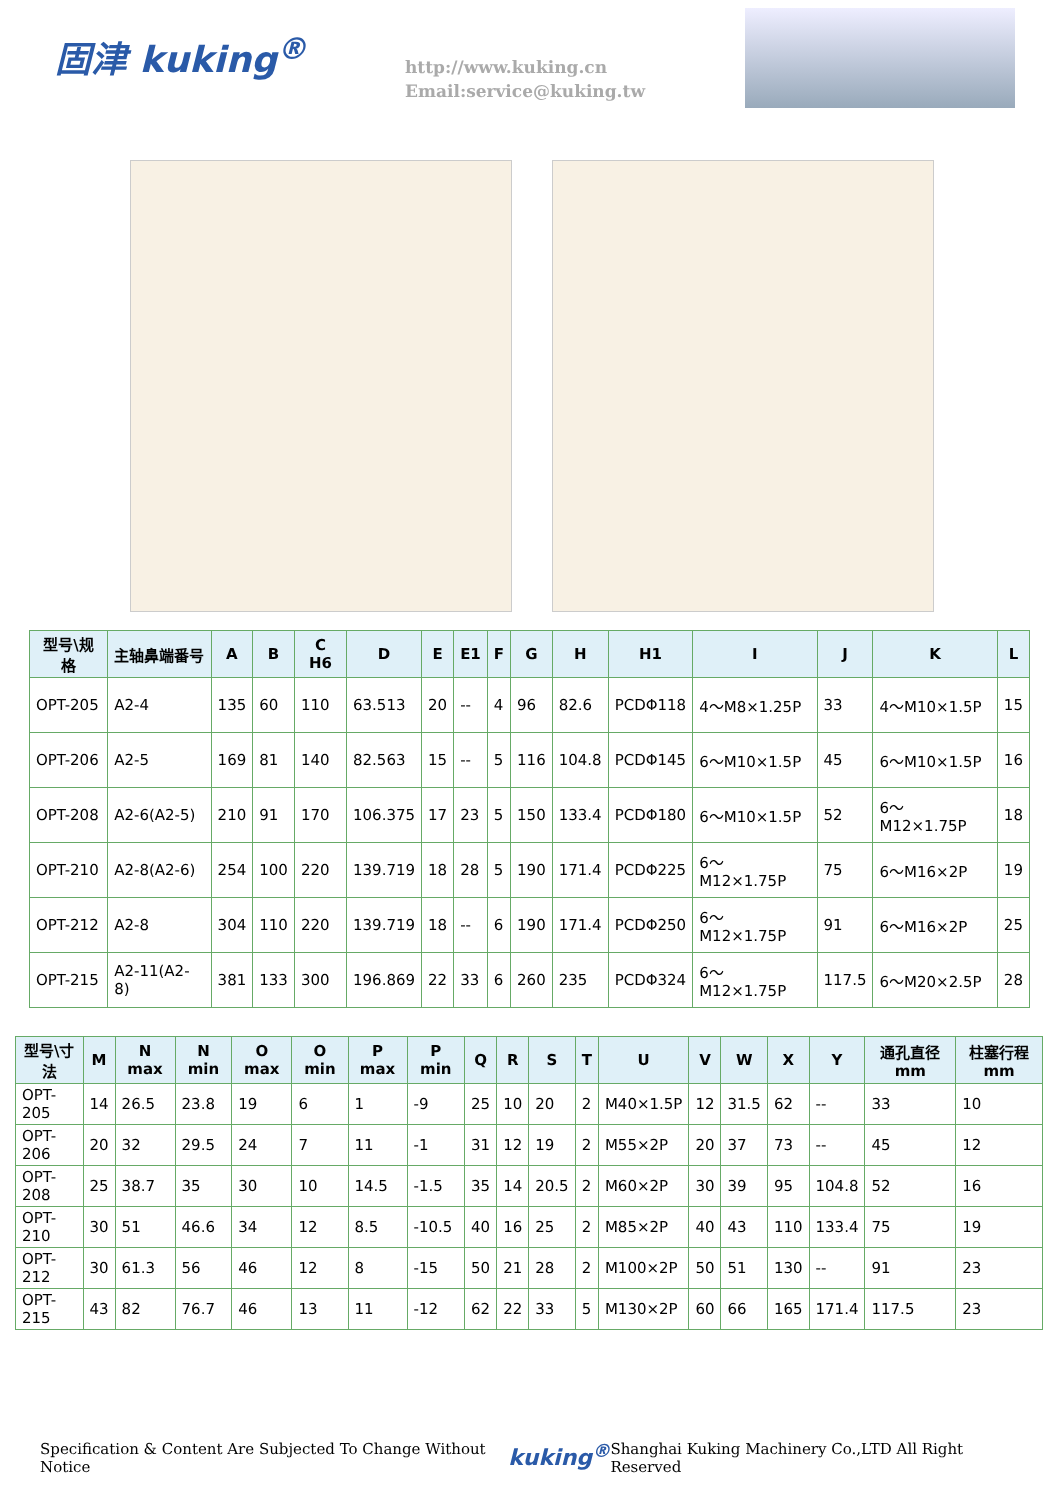固津 kuking<sup>®</sup>
http://www.kuking.cn
Email:service@kuking.tw
| 型号\规格 | 主轴鼻端番号 | A | B | C H6 | D | E | E1 | F | G | H | H1 | I | J | K | L |
| --- | --- | --- | --- | --- | --- | --- | --- | --- | --- | --- | --- | --- | --- | --- | --- |
| OPT-205 | A2-4 | 135 | 60 | 110 | 63.513 | 20 | -- | 4 | 96 | 82.6 | PCDΦ118 | 4～M8×1.25P | 33 | 4～M10×1.5P | 15 |
| OPT-206 | A2-5 | 169 | 81 | 140 | 82.563 | 15 | -- | 5 | 116 | 104.8 | PCDΦ145 | 6～M10×1.5P | 45 | 6～M10×1.5P | 16 |
| OPT-208 | A2-6(A2-5) | 210 | 91 | 170 | 106.375 | 17 | 23 | 5 | 150 | 133.4 | PCDΦ180 | 6～M10×1.5P | 52 | 6～M12×1.75P | 18 |
| OPT-210 | A2-8(A2-6) | 254 | 100 | 220 | 139.719 | 18 | 28 | 5 | 190 | 171.4 | PCDΦ225 | 6～M12×1.75P | 75 | 6～M16×2P | 19 |
| OPT-212 | A2-8 | 304 | 110 | 220 | 139.719 | 18 | -- | 6 | 190 | 171.4 | PCDΦ250 | 6～M12×1.75P | 91 | 6～M16×2P | 25 |
| OPT-215 | A2-11(A2-8) | 381 | 133 | 300 | 196.869 | 22 | 33 | 6 | 260 | 235 | PCDΦ324 | 6～M12×1.75P | 117.5 | 6～M20×2.5P | 28 |
| 型号\寸法 | M | N max | N min | O max | O min | P max | P min | Q | R | S | T | U | V | W | X | Y | 通孔直径 mm | 柱塞行程 mm |
| --- | --- | --- | --- | --- | --- | --- | --- | --- | --- | --- | --- | --- | --- | --- | --- | --- | --- | --- |
| OPT-205 | 14 | 26.5 | 23.8 | 19 | 6 | 1 | -9 | 25 | 10 | 20 | 2 | M40×1.5P | 12 | 31.5 | 62 | -- | 33 | 10 |
| OPT-206 | 20 | 32 | 29.5 | 24 | 7 | 11 | -1 | 31 | 12 | 19 | 2 | M55×2P | 20 | 37 | 73 | -- | 45 | 12 |
| OPT-208 | 25 | 38.7 | 35 | 30 | 10 | 14.5 | -1.5 | 35 | 14 | 20.5 | 2 | M60×2P | 30 | 39 | 95 | 104.8 | 52 | 16 |
| OPT-210 | 30 | 51 | 46.6 | 34 | 12 | 8.5 | -10.5 | 40 | 16 | 25 | 2 | M85×2P | 40 | 43 | 110 | 133.4 | 75 | 19 |
| OPT-212 | 30 | 61.3 | 56 | 46 | 12 | 8 | -15 | 50 | 21 | 28 | 2 | M100×2P | 50 | 51 | 130 | -- | 91 | 23 |
| OPT-215 | 43 | 82 | 76.7 | 46 | 13 | 11 | -12 | 62 | 22 | 33 | 5 | M130×2P | 60 | 66 | 165 | 171.4 | 117.5 | 23 |
Specification & Content Are Subjected To Change Without Notice kuking<sup>®</sup> Shanghai Kuking Machinery Co.,LTD All Right Reserved